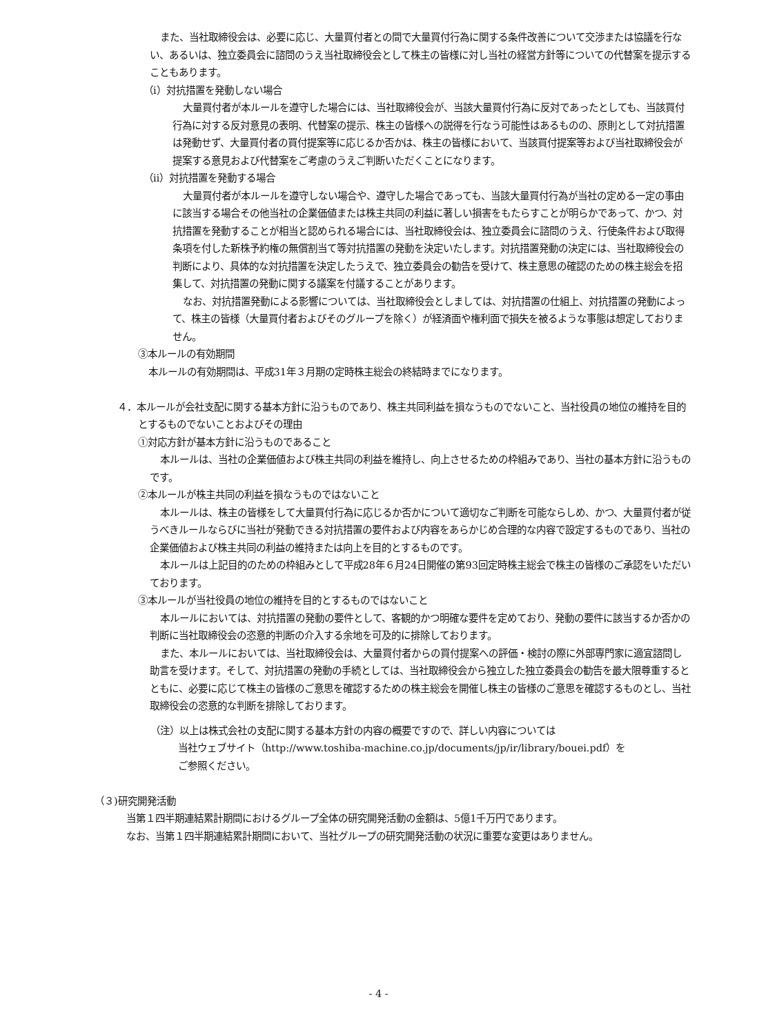また、当社取締役会は、必要に応じ、大量買付者との間で大量買付行為に関する条件改善について交渉または協議を行ない、あるいは、独立委員会に諮問のうえ当社取締役会として株主の皆様に対し当社の経営方針等についての代替案を提示することもあります。
（ⅰ）対抗措置を発動しない場合
大量買付者が本ルールを遵守した場合には、当社取締役会が、当該大量買付行為に反対であったとしても、当該買付行為に対する反対意見の表明、代替案の提示、株主の皆様への説得を行なう可能性はあるものの、原則として対抗措置は発動せず、大量買付者の買付提案等に応じるか否かは、株主の皆様において、当該買付提案等および当社取締役会が提案する意見および代替案をご考慮のうえご判断いただくことになります。
（ⅱ）対抗措置を発動する場合
大量買付者が本ルールを遵守しない場合や、遵守した場合であっても、当該大量買付行為が当社の定める一定の事由に該当する場合その他当社の企業価値または株主共同の利益に著しい損害をもたらすことが明らかであって、かつ、対抗措置を発動することが相当と認められる場合には、当社取締役会は、独立委員会に諮問のうえ、行使条件および取得条項を付した新株予約権の無償割当て等対抗措置の発動を決定いたします。対抗措置発動の決定には、当社取締役会の判断により、具体的な対抗措置を決定したうえで、独立委員会の勧告を受けて、株主意思の確認のための株主総会を招集して、対抗措置の発動に関する議案を付議することがあります。
なお、対抗措置発動による影響については、当社取締役会としましては、対抗措置の仕組上、対抗措置の発動によって、株主の皆様（大量買付者およびそのグループを除く）が経済面や権利面で損失を被るような事態は想定しておりません。
③本ルールの有効期間
本ルールの有効期間は、平成31年３月期の定時株主総会の終結時までになります。
４．本ルールが会社支配に関する基本方針に沿うものであり、株主共同利益を損なうものでないこと、当社役員の地位の維持を目的とするものでないことおよびその理由
①対応方針が基本方針に沿うものであること
本ルールは、当社の企業価値および株主共同の利益を維持し、向上させるための枠組みであり、当社の基本方針に沿うものです。
②本ルールが株主共同の利益を損なうものではないこと
本ルールは、株主の皆様をして大量買付行為に応じるか否かについて適切なご判断を可能ならしめ、かつ、大量買付者が従うべきルールならびに当社が発動できる対抗措置の要件および内容をあらかじめ合理的な内容で設定するものであり、当社の企業価値および株主共同の利益の維持または向上を目的とするものです。
本ルールは上記目的のための枠組みとして平成28年６月24日開催の第93回定時株主総会で株主の皆様のご承認をいただいております。
③本ルールが当社役員の地位の維持を目的とするものではないこと
本ルールにおいては、対抗措置の発動の要件として、客観的かつ明確な要件を定めており、発動の要件に該当するか否かの判断に当社取締役会の恣意的判断の介入する余地を可及的に排除しております。
また、本ルールにおいては、当社取締役会は、大量買付者からの買付提案への評価・検討の際に外部専門家に適宜諮問し助言を受けます。そして、対抗措置の発動の手続としては、当社取締役会から独立した独立委員会の勧告を最大限尊重するとともに、必要に応じて株主の皆様のご意思を確認するための株主総会を開催し株主の皆様のご意思を確認するものとし、当社取締役会の恣意的な判断を排除しております。
（注）以上は株式会社の支配に関する基本方針の内容の概要ですので、詳しい内容については
当社ウェブサイト（http://www.toshiba-machine.co.jp/documents/jp/ir/library/bouei.pdf）を
ご参照ください。
（３)研究開発活動
当第１四半期連結累計期間におけるグループ全体の研究開発活動の金額は、5億1千万円であります。
なお、当第１四半期連結累計期間において、当社グループの研究開発活動の状況に重要な変更はありません。
- 4 -